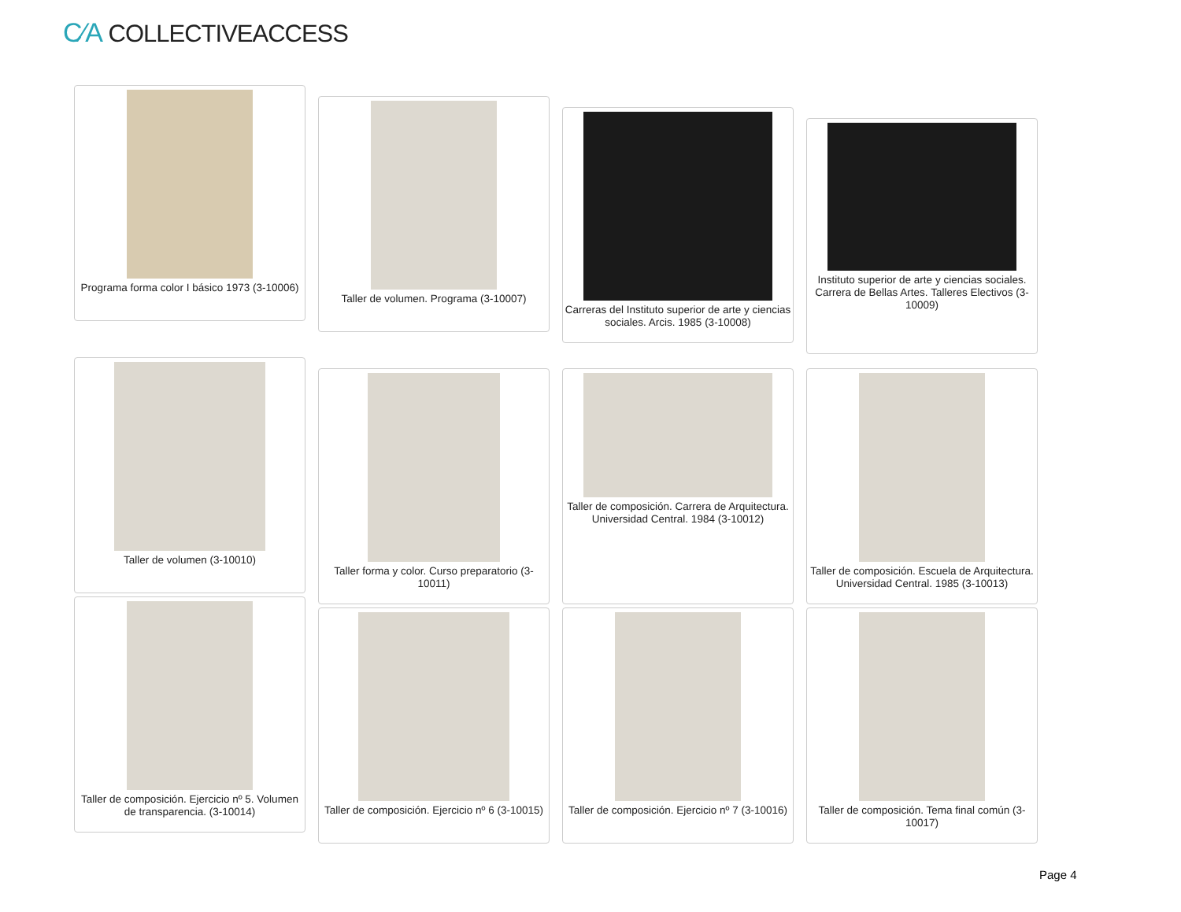C⁄A COLLECTIVEACCESS
Programa forma color I básico 1973 (3-10006)
Taller de volumen. Programa (3-10007)
Carreras del Instituto superior de arte y ciencias sociales. Arcis. 1985 (3-10008)
Instituto superior de arte y ciencias sociales. Carrera de Bellas Artes. Talleres Electivos (3-10009)
Taller de volumen (3-10010)
Taller forma y color. Curso preparatorio (3-10011)
Taller de composición. Carrera de Arquitectura. Universidad Central. 1984 (3-10012)
Taller de composición. Escuela de Arquitectura. Universidad Central. 1985 (3-10013)
Taller de composición. Ejercicio nº 5. Volumen de transparencia. (3-10014)
Taller de composición. Ejercicio nº 6 (3-10015)
Taller de composición. Ejercicio nº 7 (3-10016)
Taller de composición. Tema final común (3-10017)
Page 4